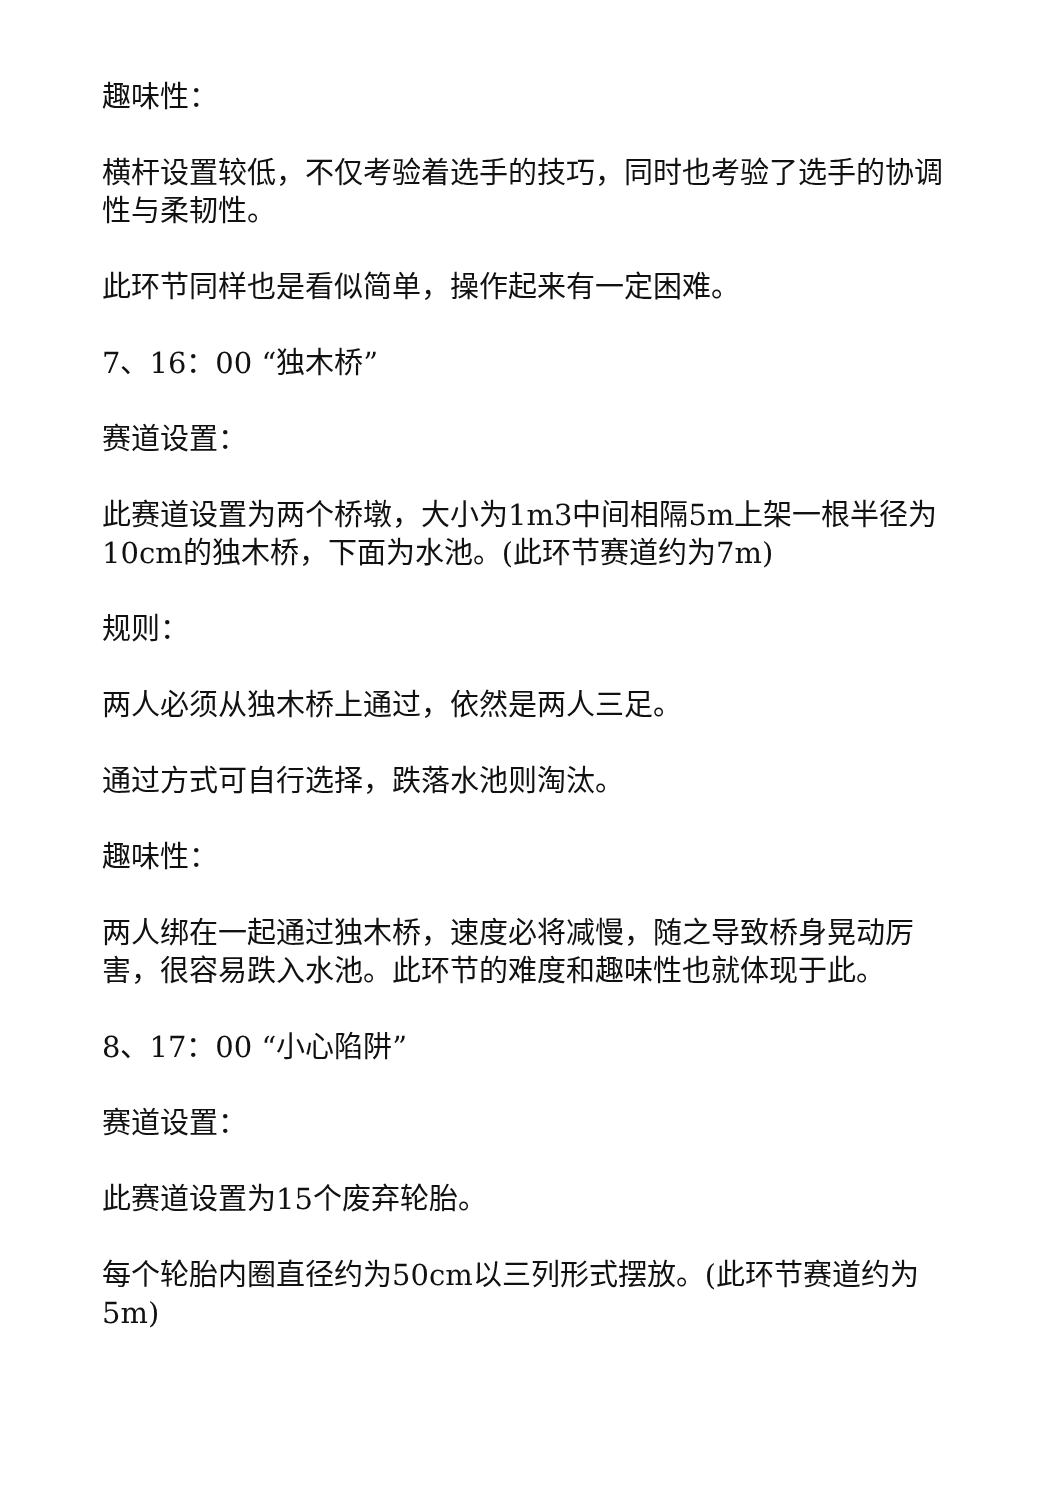趣味性：
横杆设置较低，不仅考验着选手的技巧，同时也考验了选手的协调性与柔韧性。
此环节同样也是看似简单，操作起来有一定困难。
7、16：00 “独木桥”
赛道设置：
此赛道设置为两个桥墩，大小为1m3中间相隔5m上架一根半径为10cm的独木桥，下面为水池。(此环节赛道约为7m)
规则：
两人必须从独木桥上通过，依然是两人三足。
通过方式可自行选择，跌落水池则淘汰。
趣味性：
两人绑在一起通过独木桥，速度必将减慢，随之导致桥身晃动厉害，很容易跌入水池。此环节的难度和趣味性也就体现于此。
8、17：00 “小心陷阱”
赛道设置：
此赛道设置为15个废弃轮胎。
每个轮胎内圈直径约为50cm以三列形式摆放。(此环节赛道约为5m)